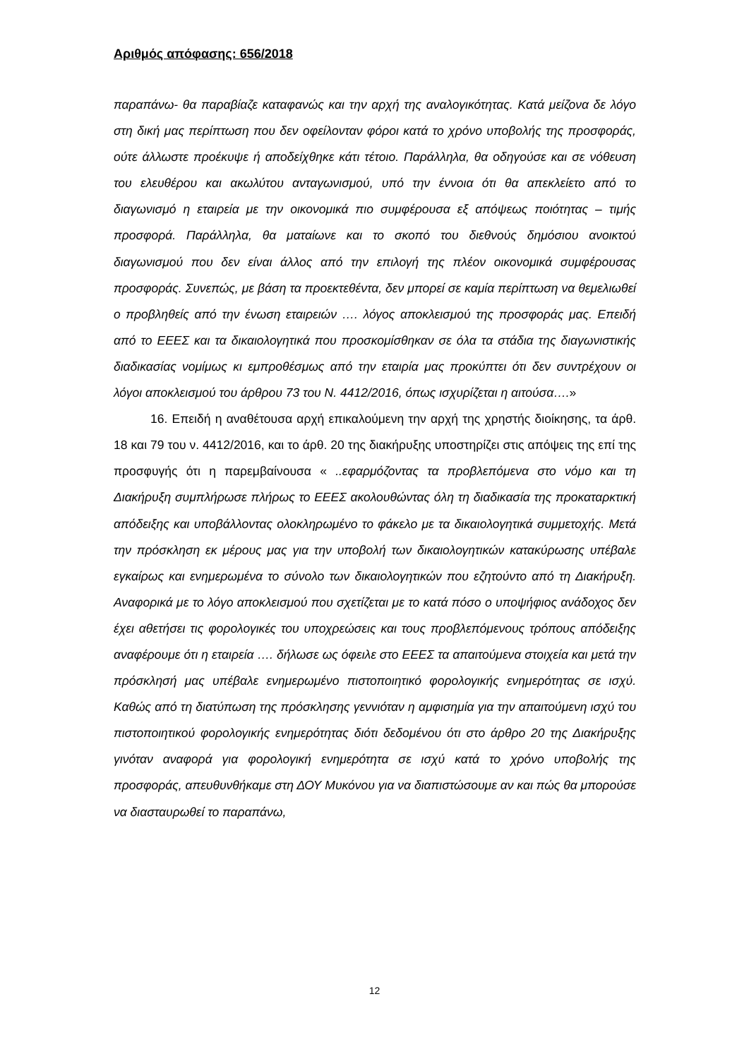Αριθμός απόφασης: 656/2018
παραπάνω- θα παραβίαζε καταφανώς και την αρχή της αναλογικότητας. Κατά μείζονα δε λόγο στη δική μας περίπτωση που δεν οφείλονταν φόροι κατά το χρόνο υποβολής της προσφοράς, ούτε άλλωστε προέκυψε ή αποδείχθηκε κάτι τέτοιο. Παράλληλα, θα οδηγούσε και σε νόθευση του ελευθέρου και ακωλύτου ανταγωνισμού, υπό την έννοια ότι θα απεκλείετο από το διαγωνισμό η εταιρεία με την οικονομικά πιο συμφέρουσα εξ απόψεως ποιότητας – τιμής προσφορά. Παράλληλα, θα ματαίωνε και το σκοπό του διεθνούς δημόσιου ανοικτού διαγωνισμού που δεν είναι άλλος από την επιλογή της πλέον οικονομικά συμφέρουσας προσφοράς. Συνεπώς, με βάση τα προεκτεθέντα, δεν μπορεί σε καμία περίπτωση να θεμελιωθεί ο προβληθείς από την ένωση εταιρειών …. λόγος αποκλεισμού της προσφοράς μας. Επειδή από το ΕΕΕΣ και τα δικαιολογητικά που προσκομίσθηκαν σε όλα τα στάδια της διαγωνιστικής διαδικασίας νομίμως κι εμπροθέσμως από την εταιρία μας προκύπτει ότι δεν συντρέχουν οι λόγοι αποκλεισμού του άρθρου 73 του Ν. 4412/2016, όπως ισχυρίζεται η αιτούσα….»
16. Επειδή η αναθέτουσα αρχή επικαλούμενη την αρχή της χρηστής διοίκησης, τα άρθ. 18 και 79 του ν. 4412/2016, και το άρθ. 20 της διακήρυξης υποστηρίζει στις απόψεις της επί της προσφυγής ότι η παρεμβαίνουσα « ..εφαρμόζοντας τα προβλεπόμενα στο νόμο και τη Διακήρυξη συμπλήρωσε πλήρως το ΕΕΕΣ ακολουθώντας όλη τη διαδικασία της προκαταρκτική απόδειξης και υποβάλλοντας ολοκληρωμένο το φάκελο με τα δικαιολογητικά συμμετοχής. Μετά την πρόσκληση εκ μέρους μας για την υποβολή των δικαιολογητικών κατακύρωσης υπέβαλε εγκαίρως και ενημερωμένα το σύνολο των δικαιολογητικών που εζητούντο από τη Διακήρυξη. Αναφορικά με το λόγο αποκλεισμού που σχετίζεται με το κατά πόσο ο υποψήφιος ανάδοχος δεν έχει αθετήσει τις φορολογικές του υποχρεώσεις και τους προβλεπόμενους τρόπους απόδειξης αναφέρουμε ότι η εταιρεία …. δήλωσε ως όφειλε στο ΕΕΕΣ τα απαιτούμενα στοιχεία και μετά την πρόσκλησή μας υπέβαλε ενημερωμένο πιστοποιητικό φορολογικής ενημερότητας σε ισχύ. Καθώς από τη διατύπωση της πρόσκλησης γεννιόταν η αμφισημία για την απαιτούμενη ισχύ του πιστοποιητικού φορολογικής ενημερότητας διότι δεδομένου ότι στο άρθρο 20 της Διακήρυξης γινόταν αναφορά για φορολογική ενημερότητα σε ισχύ κατά το χρόνο υποβολής της προσφοράς, απευθυνθήκαμε στη ΔΟΥ Μυκόνου για να διαπιστώσουμε αν και πώς θα μπορούσε να διασταυρωθεί το παραπάνω,
12